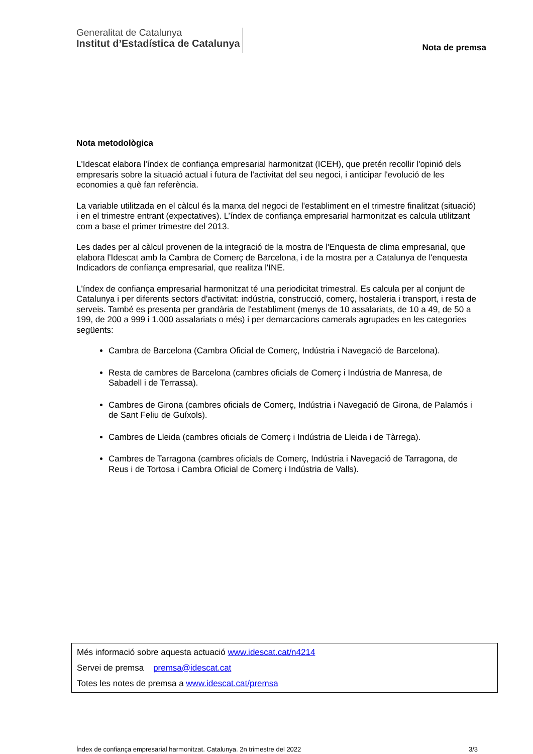Generalitat de Catalunya
Institut d’Estadística de Catalunya
Nota de premsa
Nota metodològica
L'Idescat elabora l'índex de confiança empresarial harmonitzat (ICEH), que pretén recollir l'opinió dels empresaris sobre la situació actual i futura de l'activitat del seu negoci, i anticipar l'evolució de les economies a què fan referència.
La variable utilitzada en el càlcul és la marxa del negoci de l'establiment en el trimestre finalitzat (situació) i en el trimestre entrant (expectatives). L’índex de confiança empresarial harmonitzat es calcula utilitzant com a base el primer trimestre del 2013.
Les dades per al càlcul provenen de la integració de la mostra de l'Enquesta de clima empresarial, que elabora l'Idescat amb la Cambra de Comerç de Barcelona, i de la mostra per a Catalunya de l'enquesta Indicadors de confiança empresarial, que realitza l'INE.
L'índex de confiança empresarial harmonitzat té una periodicitat trimestral. Es calcula per al conjunt de Catalunya i per diferents sectors d'activitat: indústria, construcció, comerç, hostaleria i transport, i resta de serveis. També es presenta per grandària de l'establiment (menys de 10 assalariats, de 10 a 49, de 50 a 199, de 200 a 999 i 1.000 assalariats o més) i per demarcacions camerals agrupades en les categories següents:
Cambra de Barcelona (Cambra Oficial de Comerç, Indústria i Navegació de Barcelona).
Resta de cambres de Barcelona (cambres oficials de Comerç i Indústria de Manresa, de Sabadell i de Terrassa).
Cambres de Girona (cambres oficials de Comerç, Indústria i Navegació de Girona, de Palamós i de Sant Feliu de Guíxols).
Cambres de Lleida (cambres oficials de Comerç i Indústria de Lleida i de Tàrrega).
Cambres de Tarragona (cambres oficials de Comerç, Indústria i Navegació de Tarragona, de Reus i de Tortosa i Cambra Oficial de Comerç i Indústria de Valls).
Més informació sobre aquesta actuació www.idescat.cat/n4214
Servei de premsa premsa@idescat.cat
Totes les notes de premsa a www.idescat.cat/premsa
Índex de confiança empresarial harmonitzat. Catalunya. 2n trimestre del 2022 3/3